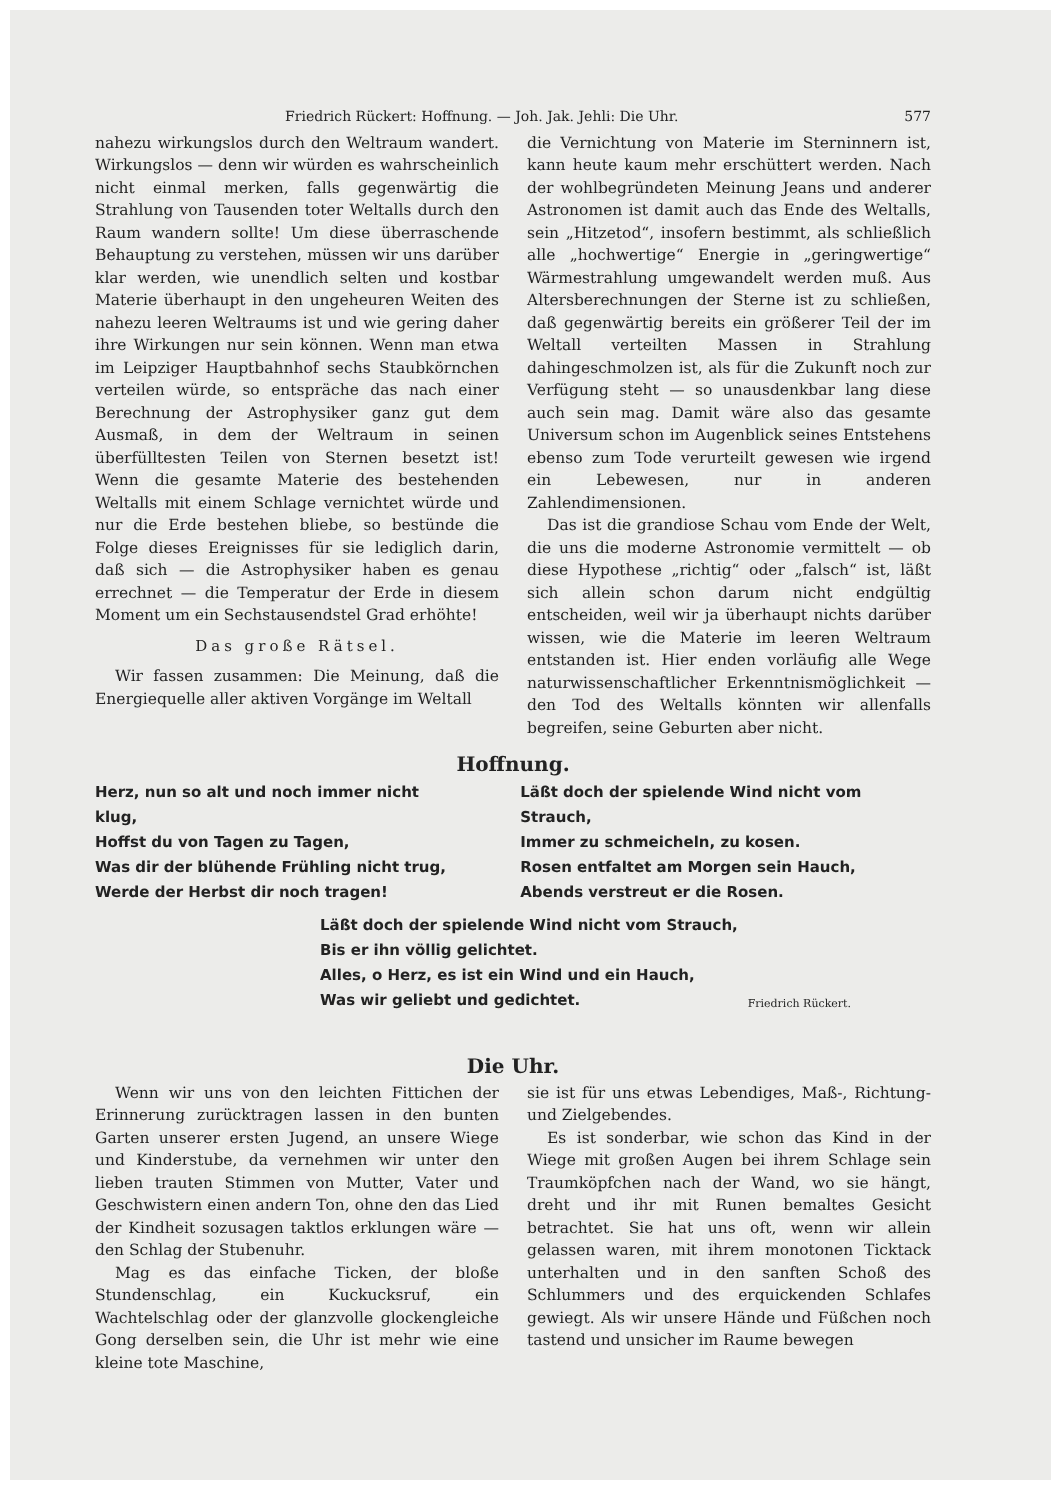Friedrich Rückert: Hoffnung. — Joh. Jak. Jehli: Die Uhr. 577
nahezu wirkungslos durch den Weltraum wandert. Wirkungslos — denn wir würden es wahrscheinlich nicht einmal merken, falls gegenwärtig die Strahlung von Tausenden toter Weltalls durch den Raum wandern sollte! Um diese überraschende Behauptung zu verstehen, müssen wir uns darüber klar werden, wie unendlich selten und kostbar Materie überhaupt in den ungeheuren Weiten des nahezu leeren Weltraums ist und wie gering daher ihre Wirkungen nur sein können. Wenn man etwa im Leipziger Hauptbahnhof sechs Staubkörnchen verteilen würde, so entspräche das nach einer Berechnung der Astrophysiker ganz gut dem Ausmaß, in dem der Weltraum in seinen überfülltesten Teilen von Sternen besetzt ist! Wenn die gesamte Materie des bestehenden Weltalls mit einem Schlage vernichtet würde und nur die Erde bestehen bliebe, so bestünde die Folge dieses Ereignisses für sie lediglich darin, daß sich — die Astrophysiker haben es genau errechnet — die Temperatur der Erde in diesem Moment um ein Sechstausendstel Grad erhöhte!
Das große Rätsel.
Wir fassen zusammen: Die Meinung, daß die Energiequelle aller aktiven Vorgänge im Weltall
die Vernichtung von Materie im Sterninnern ist, kann heute kaum mehr erschüttert werden. Nach der wohlbegründeten Meinung Jeans und anderer Astronomen ist damit auch das Ende des Weltalls, sein „Hitzetod“, insofern bestimmt, als schließlich alle „hochwertige“ Energie in „geringwertige“ Wärmestrahlung umgewandelt werden muß. Aus Altersberechnungen der Sterne ist zu schließen, daß gegenwärtig bereits ein größerer Teil der im Weltall verteilten Massen in Strahlung dahingeschmolzen ist, als für die Zukunft noch zur Verfügung steht — so unausdenkbar lang diese auch sein mag. Damit wäre also das gesamte Universum schon im Augenblick seines Entstehens ebenso zum Tode verurteilt gewesen wie irgend ein Lebewesen, nur in anderen Zahlendimensionen.
Das ist die grandiose Schau vom Ende der Welt, die uns die moderne Astronomie vermittelt — ob diese Hypothese „richtig“ oder „falsch“ ist, läßt sich allein schon darum nicht endgültig entscheiden, weil wir ja überhaupt nichts darüber wissen, wie die Materie im leeren Weltraum entstanden ist. Hier enden vorläufig alle Wege naturwissenschaftlicher Erkenntnismöglichkeit — den Tod des Weltalls könnten wir allenfalls begreifen, seine Geburten aber nicht.
Hoffnung.
Herz, nun so alt und noch immer nicht klug,
Hoffst du von Tagen zu Tagen,
Was dir der blühende Frühling nicht trug,
Werde der Herbst dir noch tragen!
Läßt doch der spielende Wind nicht vom Strauch,
Immer zu schmeicheln, zu kosen.
Rosen entfaltet am Morgen sein Hauch,
Abends verstreut er die Rosen.
Läßt doch der spielende Wind nicht vom Strauch,
Bis er ihn völlig gelichtet.
Alles, o Herz, es ist ein Wind und ein Hauch,
Was wir geliebt und gedichtet.
Friedrich Rückert.
Die Uhr.
Wenn wir uns von den leichten Fittichen der Erinnerung zurücktragen lassen in den bunten Garten unserer ersten Jugend, an unsere Wiege und Kinderstube, da vernehmen wir unter den lieben trauten Stimmen von Mutter, Vater und Geschwistern einen andern Ton, ohne den das Lied der Kindheit sozusagen taktlos erklungen wäre — den Schlag der Stubenuhr.
Mag es das einfache Ticken, der bloße Stundenschlag, ein Kuckucksruf, ein Wachtelschlag oder der glanzvolle glockengleiche Gong derselben sein, die Uhr ist mehr wie eine kleine tote Maschine,
sie ist für uns etwas Lebendiges, Maß-, Richtung- und Zielgebendes.
Es ist sonderbar, wie schon das Kind in der Wiege mit großen Augen bei ihrem Schlage sein Traumköpfchen nach der Wand, wo sie hängt, dreht und ihr mit Runen bemaltes Gesicht betrachtet. Sie hat uns oft, wenn wir allein gelassen waren, mit ihrem monotonen Ticktack unterhalten und in den sanften Schoß des Schlummers und des erquickenden Schlafes gewiegt. Als wir unsere Hände und Füßchen noch tastend und unsicher im Raume bewegen